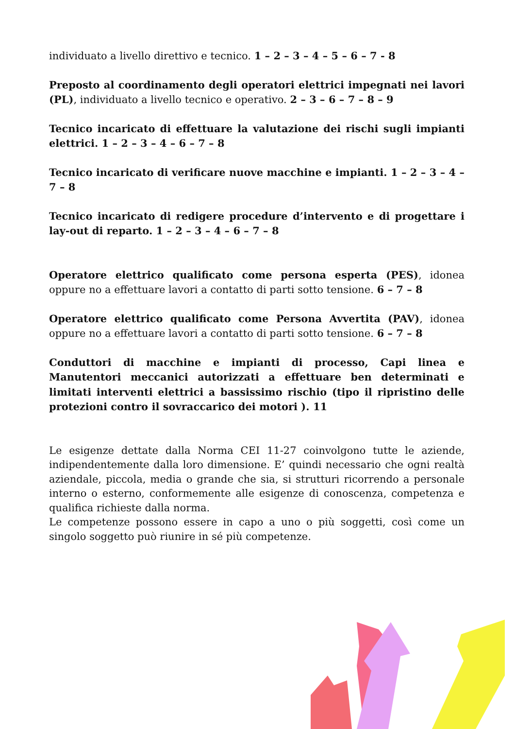individuato a livello direttivo e tecnico. 1 – 2 – 3 – 4 – 5 – 6 – 7 - 8
Preposto al coordinamento degli operatori elettrici impegnati nei lavori (PL), individuato a livello tecnico e operativo. 2 – 3 – 6 – 7 – 8 – 9
Tecnico incaricato di effettuare la valutazione dei rischi sugli impianti elettrici. 1 – 2 – 3 – 4 – 6 – 7 – 8
Tecnico incaricato di verificare nuove macchine e impianti. 1 – 2 – 3 – 4 – 7 – 8
Tecnico incaricato di redigere procedure d’intervento e di progettare i lay-out di reparto. 1 – 2 – 3 – 4 – 6 – 7 – 8
Operatore elettrico qualificato come persona esperta (PES), idonea oppure no a effettuare lavori a contatto di parti sotto tensione. 6 – 7 – 8
Operatore elettrico qualificato come Persona Avvertita (PAV), idonea oppure no a effettuare lavori a contatto di parti sotto tensione. 6 – 7 – 8
Conduttori di macchine e impianti di processo, Capi linea e Manutentori meccanici autorizzati a effettuare ben determinati e limitati interventi elettrici a bassissimo rischio (tipo il ripristino delle protezioni contro il sovraccarico dei motori ). 11
Le esigenze dettate dalla Norma CEI 11-27 coinvolgono tutte le aziende, indipendentemente dalla loro dimensione. E’ quindi necessario che ogni realtà aziendale, piccola, media o grande che sia, si strutturi ricorrendo a personale interno o esterno, conformemente alle esigenze di conoscenza, competenza e qualifica richieste dalla norma.
Le competenze possono essere in capo a uno o più soggetti, così come un singolo soggetto può riunire in sé più competenze.